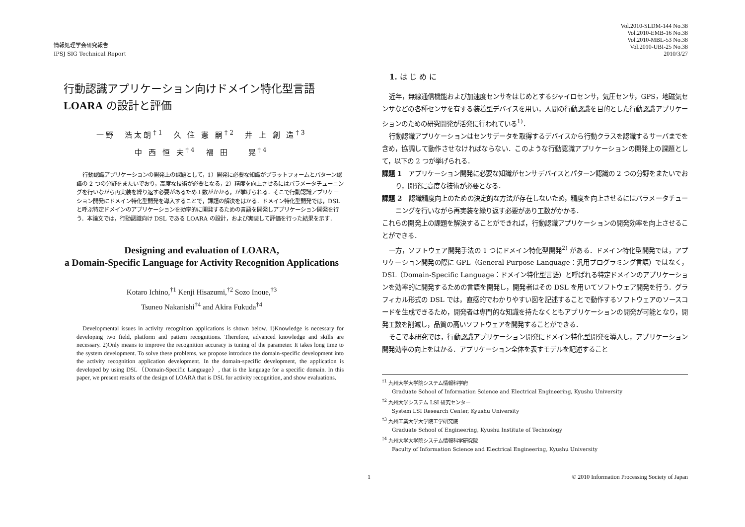情報処理学会研究報告
IPSJ SIG Technical Report
行動認識アプリケーション向けドメイン特化型言語
LOARA の設計と評価
一野　浩太朗<sup>†1</sup>　久 住 憲 嗣<sup>†2</sup>　井 上 創 造<sup>†3</sup>
中 西 恒 夫<sup>†4</sup>　福 田　　晃<sup>†4</sup>
行動認識アプリケーションの開発上の課題として，1）開発に必要な知識がプラットフォームとパターン認識の 2 つの分野をまたいでおり，高度な技術が必要となる，2）精度を向上させるにはパラメータチューニングを行いながら再実装を繰り返す必要があるため工数がかかる，が挙げられる．そこで行動認識アプリケーション開発にドメイン特化型開発を導入することで，課題の解決をはかる．ドメイン特化型開発では，DSL と呼ぶ特定ドメインのアプリケーションを効率的に開発するための言語を開発しアプリケーション開発を行う．本論文では，行動認識向け DSL である LOARA の設計，および実装して評価を行った結果を示す．
Designing and evaluation of LOARA,
a Domain-Specific Language for Activity Recognition Applications
Kotaro Ichino,<sup>†1</sup> Kenji Hisazumi,<sup>†2</sup> Sozo Inoue,<sup>†3</sup>
Tsuneo Nakanishi<sup>†4</sup> and Akira Fukuda<sup>†4</sup>
Developmental issues in activity recognition applications is shown below. 1)Knowledge is necessary for developing two field, platform and pattern recognitions. Therefore, advanced knowledge and skills are necessary. 2)Only means to improve the recognition accuracy is tuning of the parameter. It takes long time to the system development. To solve these problems, we propose introduce the domain-specific development into the activity recognition application development. In the domain-specific development, the application is developed by using DSL（Domain-Specific Language）, that is the language for a specific domain. In this paper, we present results of the design of LOARA that is DSL for activity recognition, and show evaluations.
Vol.2010-SLDM-144 No.38
Vol.2010-EMB-16 No.38
Vol.2010-MBL-53 No.38
Vol.2010-UBI-25 No.38
2010/3/27
1. は じ め に
近年，無線通信機能および加速度センサをはじめとするジャイロセンサ，気圧センサ，GPS，地磁気センサなどの各種センサを有する装着型デバイスを用い，人間の行動認識を目的とした行動認識アプリケーションのための研究開発が活発に行われている<sup>1)</sup>．
行動認識アプリケーションはセンサデータを取得するデバイスから行動クラスを認識するサーバまでを含め，協調して動作させなければならない．このような行動認識アプリケーションの開発上の課題として，以下の 2 つが挙げられる．
課題 1　アプリケーション開発に必要な知識がセンサデバイスとパターン認識の 2 つの分野をまたいでおり，開発に高度な技術が必要となる．
課題 2　認識精度向上のための決定的な方法が存在しないため，精度を向上させるにはパラメータチューニングを行いながら再実装を繰り返す必要があり工数がかかる．
これらの開発上の課題を解決することができれば，行動認識アプリケーションの開発効率を向上させることができる．
一方，ソフトウェア開発手法の 1 つにドメイン特化型開発<sup>2)</sup> がある．ドメイン特化型開発では，アプリケーション開発の際に GPL（General Purpose Language：汎用プログラミング言語）ではなく，DSL（Domain-Specific Language：ドメイン特化型言語）と呼ばれる特定ドメインのアプリケーションを効率的に開発するための言語を開発し，開発者はその DSL を用いてソフトウェア開発を行う．グラフィカル形式の DSL では，直感的でわかりやすい図を記述することで動作するソフトウェアのソースコードを生成できるため，開発者は専門的な知識を持たなくともアプリケーションの開発が可能となり，開発工数を削減し，品質の高いソフトウェアを開発することができる．
そこで本研究では，行動認識アプリケーション開発にドメイン特化型開発を導入し，アプリケーション開発効率の向上をはかる．アプリケーション全体を表すモデルを記述すること
<sup>†1</sup> 九州大学大学院システム情報科学府
Graduate School of Information Science and Electrical Engineering, Kyushu University
<sup>†2</sup> 九州大学システム LSI 研究センター
System LSI Research Center, Kyushu University
<sup>†3</sup> 九州工業大学大学院工学研究院
Graduate School of Engineering, Kyushu Institute of Technology
<sup>†4</sup> 九州大学大学院システム情報科学研究院
Faculty of Information Science and Electrical Engineering, Kyushu University
1 © 2010 Information Processing Society of Japan